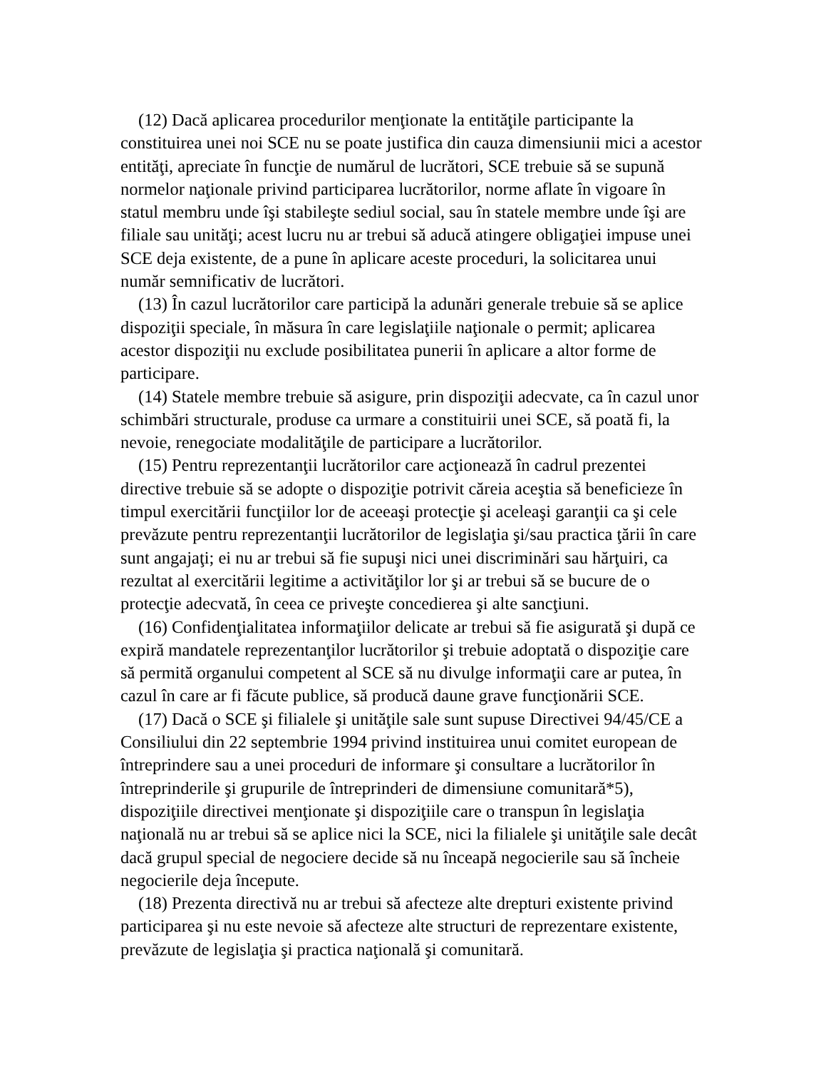(12) Dacă aplicarea procedurilor menţionate la entităţile participante la constituirea unei noi SCE nu se poate justifica din cauza dimensiunii mici a acestor entităţi, apreciate în funcţie de numărul de lucrători, SCE trebuie să se supună normelor naţionale privind participarea lucrătorilor, norme aflate în vigoare în statul membru unde îşi stabileşte sediul social, sau în statele membre unde îşi are filiale sau unităţi; acest lucru nu ar trebui să aducă atingere obligaţiei impuse unei SCE deja existente, de a pune în aplicare aceste proceduri, la solicitarea unui număr semnificativ de lucrători.
(13) În cazul lucrătorilor care participă la adunări generale trebuie să se aplice dispoziţii speciale, în măsura în care legislaţiile naţionale o permit; aplicarea acestor dispoziţii nu exclude posibilitatea punerii în aplicare a altor forme de participare.
(14) Statele membre trebuie să asigure, prin dispoziţii adecvate, ca în cazul unor schimbări structurale, produse ca urmare a constituirii unei SCE, să poată fi, la nevoie, renegociate modalităţile de participare a lucrătorilor.
(15) Pentru reprezentanţii lucrătorilor care acţionează în cadrul prezentei directive trebuie să se adopte o dispoziţie potrivit căreia aceştia să beneficieze în timpul exercitării funcţiilor lor de aceeaşi protecţie şi aceleaşi garanţii ca şi cele prevăzute pentru reprezentanţii lucrătorilor de legislaţia şi/sau practica ţării în care sunt angajaţi; ei nu ar trebui să fie supuşi nici unei discriminări sau hărţuiri, ca rezultat al exercitării legitime a activităţilor lor şi ar trebui să se bucure de o protecţie adecvată, în ceea ce priveşte concedierea şi alte sancţiuni.
(16) Confidenţialitatea informaţiilor delicate ar trebui să fie asigurată şi după ce expiră mandatele reprezentanţilor lucrătorilor şi trebuie adoptată o dispoziţie care să permită organului competent al SCE să nu divulge informaţii care ar putea, în cazul în care ar fi făcute publice, să producă daune grave funcţionării SCE.
(17) Dacă o SCE şi filialele şi unităţile sale sunt supuse Directivei 94/45/CE a Consiliului din 22 septembrie 1994 privind instituirea unui comitet european de întreprindere sau a unei proceduri de informare şi consultare a lucrătorilor în întreprinderile şi grupurile de întreprinderi de dimensiune comunitară*5), dispoziţiile directivei menţionate şi dispoziţiile care o transpun în legislaţia naţională nu ar trebui să se aplice nici la SCE, nici la filialele şi unităţile sale decât dacă grupul special de negociere decide să nu înceapă negocierile sau să încheie negocierile deja începute.
(18) Prezenta directivă nu ar trebui să afecteze alte drepturi existente privind participarea şi nu este nevoie să afecteze alte structuri de reprezentare existente, prevăzute de legislaţia şi practica naţională şi comunitară.